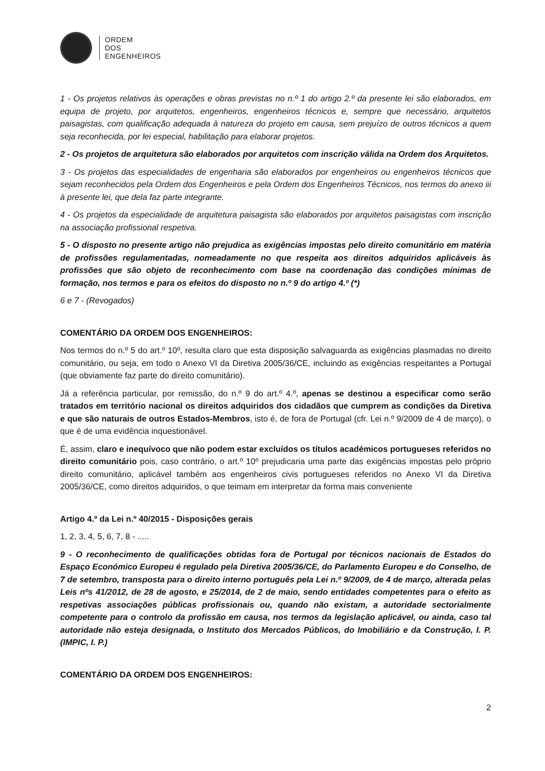ORDEM
DOS
ENGENHEIROS
1 - Os projetos relativos às operações e obras previstas no n.º 1 do artigo 2.º da presente lei são elaborados, em equipa de projeto, por arquitetos, engenheiros, engenheiros técnicos e, sempre que necessário, arquitetos paisagistas, com qualificação adequada à natureza do projeto em causa, sem prejuízo de outros técnicos a quem seja reconhecida, por lei especial, habilitação para elaborar projetos.
2 - Os projetos de arquitetura são elaborados por arquitetos com inscrição válida na Ordem dos Arquitetos.
3 - Os projetos das especialidades de engenharia são elaborados por engenheiros ou engenheiros técnicos que sejam reconhecidos pela Ordem dos Engenheiros e pela Ordem dos Engenheiros Técnicos, nos termos do anexo iii à presente lei, que dela faz parte integrante.
4 - Os projetos da especialidade de arquitetura paisagista são elaborados por arquitetos paisagistas com inscrição na associação profissional respetiva.
5 - O disposto no presente artigo não prejudica as exigências impostas pelo direito comunitário em matéria de profissões regulamentadas, nomeadamente no que respeita aos direitos adquiridos aplicáveis às profissões que são objeto de reconhecimento com base na coordenação das condições mínimas de formação, nos termos e para os efeitos do disposto no n.º 9 do artigo 4.º (*)
6 e 7 - (Revogados)
COMENTÁRIO DA ORDEM DOS ENGENHEIROS:
Nos termos do n.º 5 do art.º 10º, resulta claro que esta disposição salvaguarda as exigências plasmadas no direito comunitário, ou seja, em todo o Anexo VI da Diretiva 2005/36/CE, incluindo as exigências respeitantes a Portugal (que obviamente faz parte do direito comunitário).
Já a referência particular, por remissão, do n.º 9 do art.º 4.º, apenas se destinou a especificar como serão tratados em território nacional os direitos adquiridos dos cidadãos que cumprem as condições da Diretiva e que são naturais de outros Estados-Membros, isto é, de fora de Portugal (cfr. Lei n.º 9/2009 de 4 de março), o que é de uma evidência inquestionável.
É, assim, claro e inequívoco que não podem estar excluídos os títulos académicos portugueses referidos no direito comunitário pois, caso contrário, o art.º 10º prejudicaria uma parte das exigências impostas pelo próprio direito comunitário, aplicável também aos engenheiros civis portugueses referidos no Anexo VI da Diretiva 2005/36/CE, como direitos adquiridos, o que teimam em interpretar da forma mais conveniente
Artigo 4.º da Lei n.º 40/2015 - Disposições gerais
1, 2, 3, 4, 5, 6, 7, 8 - .....
9 - O reconhecimento de qualificações obtidas fora de Portugal por técnicos nacionais de Estados do Espaço Económico Europeu é regulado pela Diretiva 2005/36/CE, do Parlamento Europeu e do Conselho, de 7 de setembro, transposta para o direito interno português pela Lei n.º 9/2009, de 4 de março, alterada pelas Leis nºs 41/2012, de 28 de agosto, e 25/2014, de 2 de maio, sendo entidades competentes para o efeito as respetivas associações públicas profissionais ou, quando não existam, a autoridade sectorialmente competente para o controlo da profissão em causa, nos termos da legislação aplicável, ou ainda, caso tal autoridade não esteja designada, o Instituto dos Mercados Públicos, do Imobiliário e da Construção, I. P. (IMPIC, I. P.)
COMENTÁRIO DA ORDEM DOS ENGENHEIROS:
2